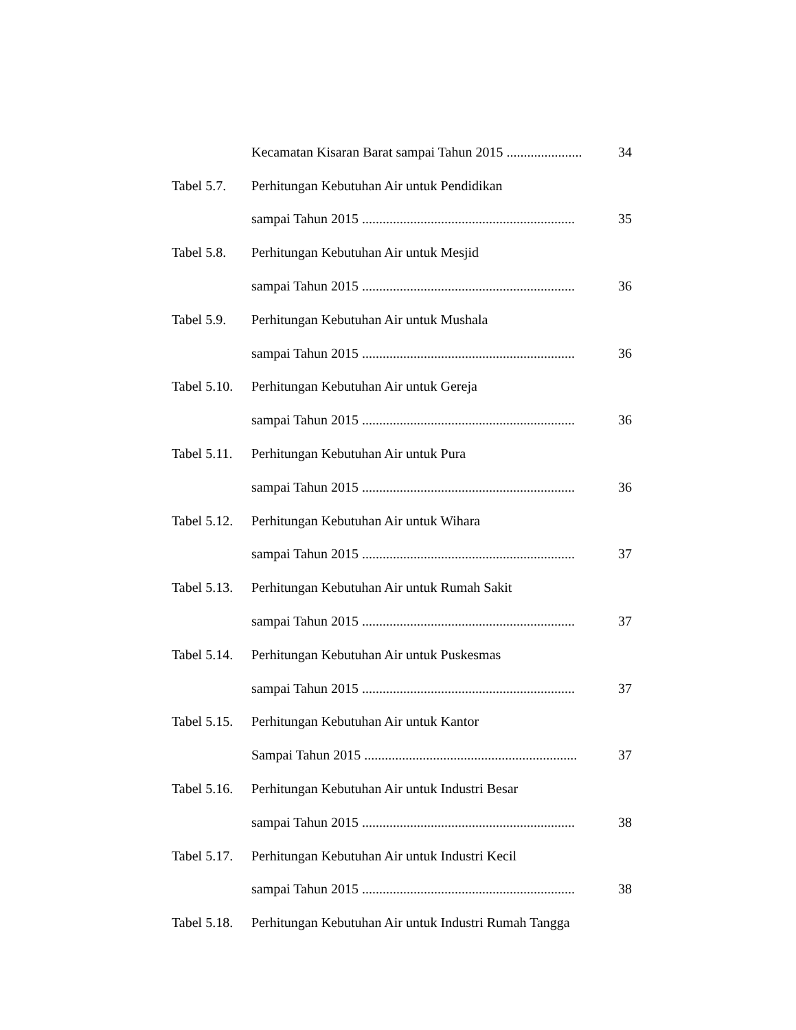Kecamatan Kisaran Barat sampai Tahun 2015 ...................... 34
Tabel 5.7. Perhitungan Kebutuhan Air untuk Pendidikan
sampai Tahun 2015 .............................................................. 35
Tabel 5.8. Perhitungan Kebutuhan Air untuk Mesjid
sampai Tahun 2015 .............................................................. 36
Tabel 5.9. Perhitungan Kebutuhan Air untuk Mushala
sampai Tahun 2015 .............................................................. 36
Tabel 5.10. Perhitungan Kebutuhan Air untuk Gereja
sampai Tahun 2015 .............................................................. 36
Tabel 5.11. Perhitungan Kebutuhan Air untuk Pura
sampai Tahun 2015 .............................................................. 36
Tabel 5.12. Perhitungan Kebutuhan Air untuk Wihara
sampai Tahun 2015 .............................................................. 37
Tabel 5.13. Perhitungan Kebutuhan Air untuk Rumah Sakit
sampai Tahun 2015 .............................................................. 37
Tabel 5.14. Perhitungan Kebutuhan Air untuk Puskesmas
sampai Tahun 2015 .............................................................. 37
Tabel 5.15. Perhitungan Kebutuhan Air untuk Kantor
Sampai Tahun 2015 .............................................................. 37
Tabel 5.16. Perhitungan Kebutuhan Air untuk Industri Besar
sampai Tahun 2015 .............................................................. 38
Tabel 5.17. Perhitungan Kebutuhan Air untuk Industri Kecil
sampai Tahun 2015 .............................................................. 38
Tabel 5.18. Perhitungan Kebutuhan Air untuk Industri Rumah Tangga